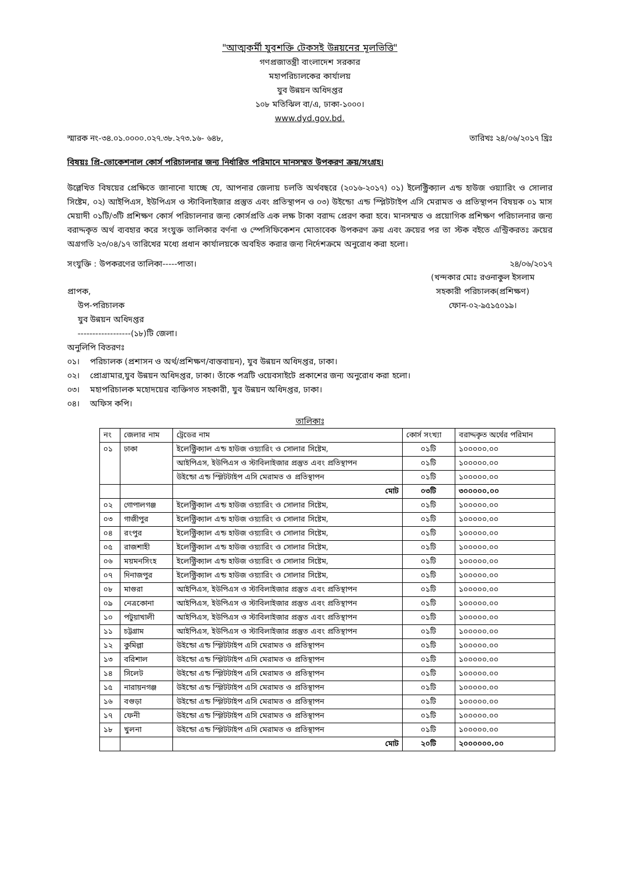"আত্মকর্মী যুবশক্তি টেকসই উন্নয়নের মূলভিত্তি"
গণপ্রজাতন্ত্রী বাংলাদেশ সরকার
মহাপরিচালকের কার্যালয়
যুব উন্নয়ন অধিদপ্তর
১০৮ মতিঝিল বা/এ, ঢাকা-১০০০।
www.dyd.gov.bd.
স্মারক নং-৩৪.০১.০০০০.০২৭.৩৮.২৭৩.১৬- ৬৪৮, তারিখঃ ২৪/০৬/২০১৭ খ্রিঃ
বিষয়ঃ প্রি-ভোকেশনাল কোর্স পরিচালনার জন্য নির্ধারিত পরিমানে মানসম্মত উপকরণ ক্রয়/সংগ্রহ।
উল্লেখিত বিষয়ের প্রেক্ষিতে জানানো যাচ্ছে যে, আপনার জেলায় চলতি অর্থবছরে (২০১৬-২০১৭) ০১) ইলেক্ট্রিক্যাল এন্ড হাউজ ওয়্যারিং ও সোলার সিষ্টেম, ০২) আইপিএস, ইউপিএস ও স্টাবিলাইজার প্রস্তুত এবং প্রতিস্থাপন ও ০৩) উইন্ডো এন্ড স্প্লিটটাইপ এসি মেরামত ও প্রতিস্থাপন বিষয়ক ০১ মাস মেয়াদী ০১টি/৩টি প্রশিক্ষণ কোর্স পরিচালনার জন্য কোর্সপ্রতি এক লক্ষ টাকা বরাদ্দ প্রেরণ করা হবে। মানসম্মত ও প্রয়োগিক প্রশিক্ষণ পরিচালনার জন্য বরাদ্দকৃত অর্থ ব্যবহার করে সংযুক্ত তালিকার বর্ণনা ও স্পেসিফিকেশন মোতাবেক উপকরণ ক্রয় এবং ক্রয়ের পর তা স্টক বইতে এন্ট্রিকরতঃ ক্রয়ের অগ্রগতি ২৩/০৪/১৭ তারিখের মধ্যে প্রধান কার্যালয়কে অবহিত করার জন্য নির্দেশক্রমে অনুরোধ করা হলো।
সংযুক্তি : উপকরণের তালিকা-----পাতা। ২৪/০৬/২০১৭
প্রাপক,
উপ-পরিচালক
যুব উন্নয়ন অধিদপ্তর
------------------(১৮)টি জেলা।
(খন্দকার মোঃ রওনাকুল ইসলাম
সহকারী পরিচালক(প্রশিক্ষণ)
ফোন-০২-৯৫১৫০১৯।
অনুলিপি বিতরণঃ
০১। পরিচালক (প্রশাসন ও অর্থ/প্রশিক্ষণ/বাস্তবায়ন), যুব উন্নয়ন অধিদপ্তর, ঢাকা।
০২। প্রোগ্রামার,যুব উন্নয়ন অধিদপ্তর, ঢাকা। তাঁকে পত্রটি ওয়েবসাইটে প্রকাশের জন্য অনুরোধ করা হলো।
০৩। মহাপরিচালক মহোদয়ের ব্যক্তিগত সহকারী, যুব উন্নয়ন অধিদপ্তর, ঢাকা।
০৪। অফিস কপি।
তালিকাঃ
| নং | জেলার নাম | ট্রেডের নাম | কোর্স সংখ্যা | বরাদ্দকৃত অর্থের পরিমান |
| --- | --- | --- | --- | --- |
| ০১ | ঢাকা | ইলেক্ট্রিক্যাল এন্ড হাউজ ওয়্যারিং ও সোলার সিষ্টেম, | ০১টি | ১০০০০০.০০ |
| | | আইপিএস, ইউপিএস ও স্টাবিলাইজার প্রস্তুত এবং প্রতিস্থাপন | ০১টি | ১০০০০০.০০ |
| | | উইন্ডো এন্ড স্প্লিটটাইপ এসি মেরামত ও প্রতিস্থাপন | ০১টি | ১০০০০০.০০ |
| | | মোট | ০৩টি | ৩০০০০০.০০ |
| ০২ | গোপালগঞ্জ | ইলেক্ট্রিক্যাল এন্ড হাউজ ওয়্যারিং ও সোলার সিষ্টেম, | ০১টি | ১০০০০০.০০ |
| ০৩ | গাজীপুর | ইলেক্ট্রিক্যাল এন্ড হাউজ ওয়্যারিং ও সোলার সিষ্টেম, | ০১টি | ১০০০০০.০০ |
| ০৪ | রংপুর | ইলেক্ট্রিক্যাল এন্ড হাউজ ওয়্যারিং ও সোলার সিষ্টেম, | ০১টি | ১০০০০০.০০ |
| ০৫ | রাজশাহী | ইলেক্ট্রিক্যাল এন্ড হাউজ ওয়্যারিং ও সোলার সিষ্টেম, | ০১টি | ১০০০০০.০০ |
| ০৬ | ময়মনসিংহ | ইলেক্ট্রিক্যাল এন্ড হাউজ ওয়্যারিং ও সোলার সিষ্টেম, | ০১টি | ১০০০০০.০০ |
| ০৭ | দিনাজপুর | ইলেক্ট্রিক্যাল এন্ড হাউজ ওয়্যারিং ও সোলার সিষ্টেম, | ০১টি | ১০০০০০.০০ |
| ০৮ | মাগুরা | আইপিএস, ইউপিএস ও স্টাবিলাইজার প্রস্তুত এবং প্রতিস্থাপন | ০১টি | ১০০০০০.০০ |
| ০৯ | নেত্রকোনা | আইপিএস, ইউপিএস ও স্টাবিলাইজার প্রস্তুত এবং প্রতিস্থাপন | ০১টি | ১০০০০০.০০ |
| ১০ | পটুয়াখালী | আইপিএস, ইউপিএস ও স্টাবিলাইজার প্রস্তুত এবং প্রতিস্থাপন | ০১টি | ১০০০০০.০০ |
| ১১ | চট্টগ্রাম | আইপিএস, ইউপিএস ও স্টাবিলাইজার প্রস্তুত এবং প্রতিস্থাপন | ০১টি | ১০০০০০.০০ |
| ১২ | কুমিল্লা | উইন্ডো এন্ড স্প্লিটটাইপ এসি মেরামত ও প্রতিস্থাপন | ০১টি | ১০০০০০.০০ |
| ১৩ | বরিশাল | উইন্ডো এন্ড স্প্লিটটাইপ এসি মেরামত ও প্রতিস্থাপন | ০১টি | ১০০০০০.০০ |
| ১৪ | সিলেট | উইন্ডো এন্ড স্প্লিটটাইপ এসি মেরামত ও প্রতিস্থাপন | ০১টি | ১০০০০০.০০ |
| ১৫ | নারায়নগঞ্জ | উইন্ডো এন্ড স্প্লিটটাইপ এসি মেরামত ও প্রতিস্থাপন | ০১টি | ১০০০০০.০০ |
| ১৬ | বগুড়া | উইন্ডো এন্ড স্প্লিটটাইপ এসি মেরামত ও প্রতিস্থাপন | ০১টি | ১০০০০০.০০ |
| ১৭ | ফেনী | উইন্ডো এন্ড স্প্লিটটাইপ এসি মেরামত ও প্রতিস্থাপন | ০১টি | ১০০০০০.০০ |
| ১৮ | খুলনা | উইন্ডো এন্ড স্প্লিটটাইপ এসি মেরামত ও প্রতিস্থাপন | ০১টি | ১০০০০০.০০ |
| | | মোট | ২০টি | ২০০০০০০.০০ |